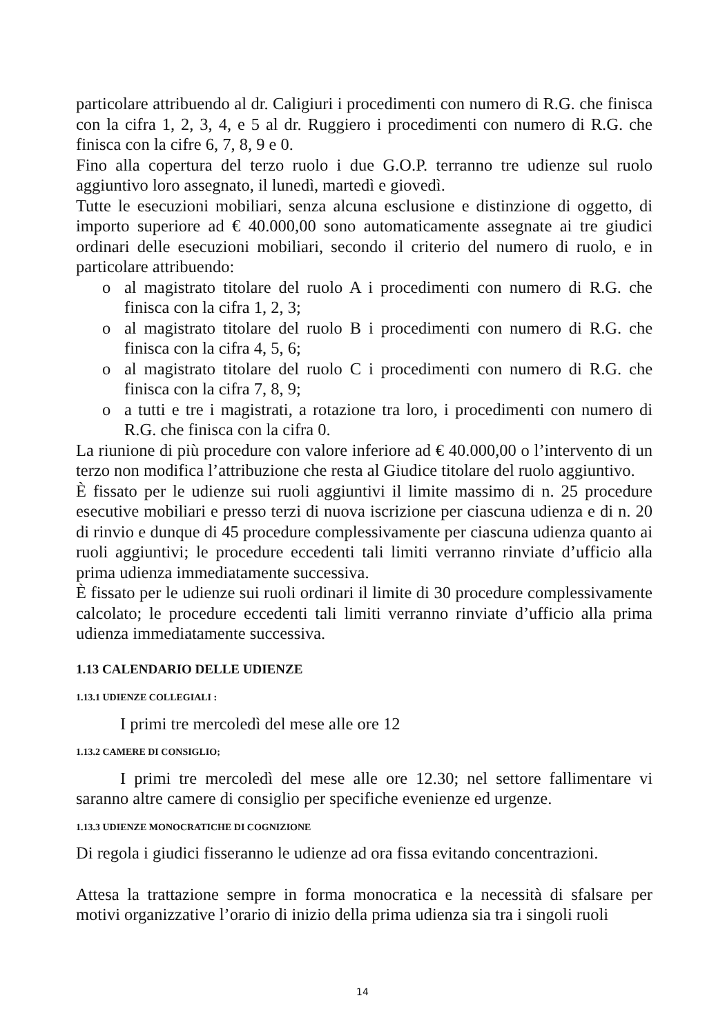particolare attribuendo al dr. Caligiuri i procedimenti con numero di R.G. che finisca con la cifra 1, 2, 3, 4, e 5 al dr. Ruggiero i procedimenti con numero di R.G. che finisca con la cifre 6, 7, 8, 9 e 0.
Fino alla copertura del terzo ruolo i due G.O.P. terranno tre udienze sul ruolo aggiuntivo loro assegnato, il lunedì, martedì e giovedì.
Tutte le esecuzioni mobiliari, senza alcuna esclusione e distinzione di oggetto, di importo superiore ad € 40.000,00 sono automaticamente assegnate ai tre giudici ordinari delle esecuzioni mobiliari, secondo il criterio del numero di ruolo, e in particolare attribuendo:
o al magistrato titolare del ruolo A i procedimenti con numero di R.G. che finisca con la cifra 1, 2, 3;
o al magistrato titolare del ruolo B i procedimenti con numero di R.G. che finisca con la cifra 4, 5, 6;
o al magistrato titolare del ruolo C i procedimenti con numero di R.G. che finisca con la cifra 7, 8, 9;
o a tutti e tre i magistrati, a rotazione tra loro, i procedimenti con numero di R.G. che finisca con la cifra 0.
La riunione di più procedure con valore inferiore ad € 40.000,00 o l’intervento di un terzo non modifica l’attribuzione che resta al Giudice titolare del ruolo aggiuntivo.
È fissato per le udienze sui ruoli aggiuntivi il limite massimo di n. 25 procedure esecutive mobiliari e presso terzi di nuova iscrizione per ciascuna udienza e di n. 20 di rinvio e dunque di 45 procedure complessivamente per ciascuna udienza quanto ai ruoli aggiuntivi; le procedure eccedenti tali limiti verranno rinviate d’ufficio alla prima udienza immediatamente successiva.
È fissato per le udienze sui ruoli ordinari il limite di 30 procedure complessivamente calcolato; le procedure eccedenti tali limiti verranno rinviate d’ufficio alla prima udienza immediatamente successiva.
1.13 CALENDARIO DELLE UDIENZE
1.13.1 UDIENZE COLLEGIALI :
I primi tre mercoledì del mese alle ore 12
1.13.2 CAMERE DI CONSIGLIO;
I primi tre mercoledì del mese alle ore 12.30; nel settore fallimentare vi saranno altre camere di consiglio per specifiche evenienze ed urgenze.
1.13.3 UDIENZE MONOCRATICHE DI COGNIZIONE
Di regola i giudici fisseranno le udienze ad ora fissa evitando concentrazioni.
Attesa la trattazione sempre in forma monocratica e la necessità di sfalsare per motivi organizzative l’orario di inizio della prima udienza sia tra i singoli ruoli
14